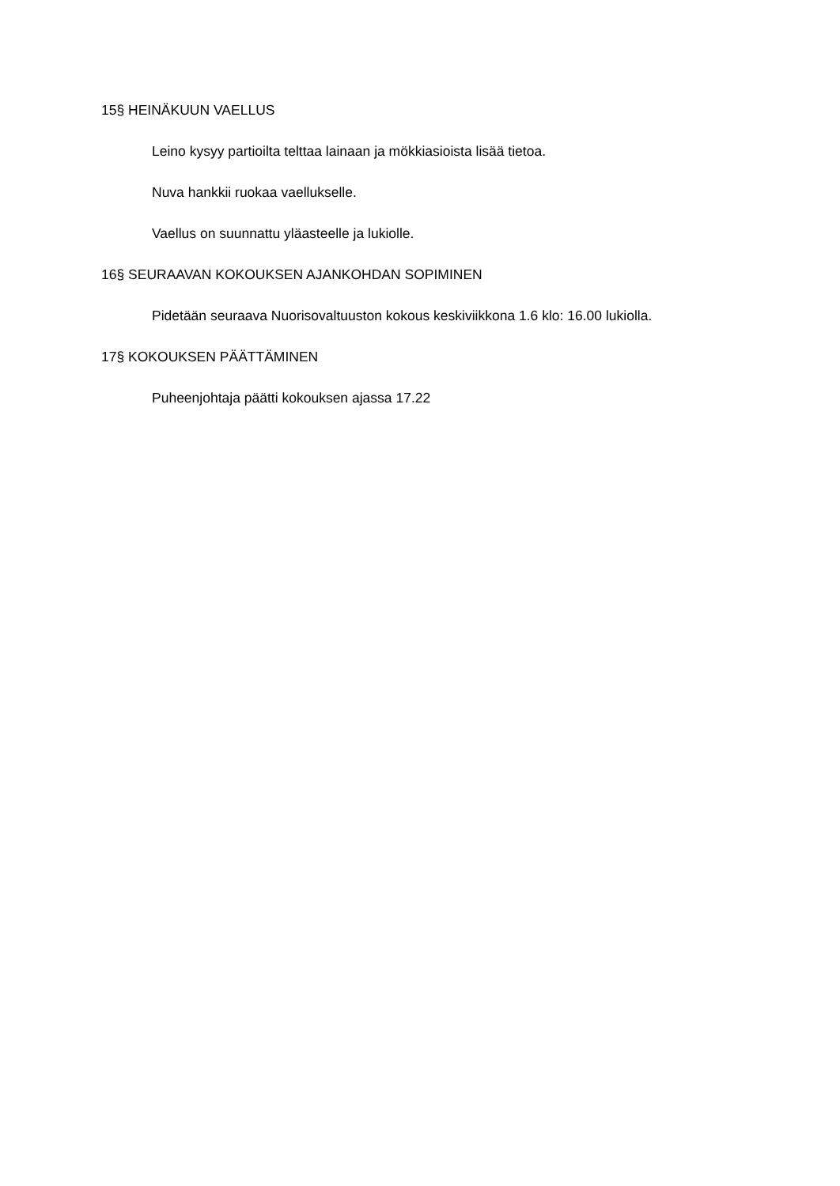15§ HEINÄKUUN VAELLUS
Leino kysyy partioilta telttaa lainaan ja mökkiasioista lisää tietoa.
Nuva hankkii ruokaa vaellukselle.
Vaellus on suunnattu yläasteelle ja lukiolle.
16§ SEURAAVAN KOKOUKSEN AJANKOHDAN SOPIMINEN
Pidetään seuraava Nuorisovaltuuston kokous keskiviikkona 1.6 klo: 16.00 lukiolla.
17§ KOKOUKSEN PÄÄTTÄMINEN
Puheenjohtaja päätti kokouksen ajassa 17.22